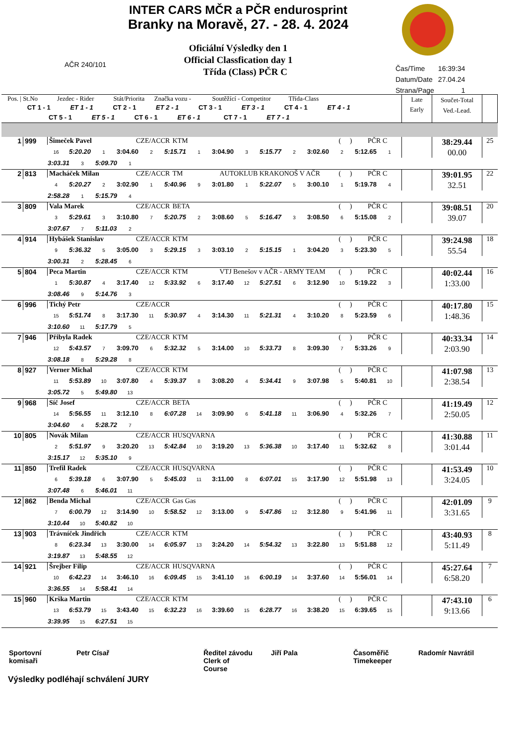INTER CARS MČR a PČR endurosprint
Branky na Moravě, 27. - 28. 4. 2024
Oficiální Výsledky den 1
Official Classfication day 1
Třída (Class) PČR C
AČR 240/101
| Čas/Time | 16:39:34 |
| Datum/Date | 27.04.24 |
| Strana/Page | 1 |
| Pos. / St.No Jezdec - Rider Stát/Priorita Značka vozu - Soutěžící - Competitor Třída-Class CT 1 - 1 ET 1 - 1 CT 2 - 1 ET 2 - 1 CT 3 - 1 ET 3 - 1 CT 4 - 1 ET 4 - 1 CT 5 - 1 ET 5 - 1 CT 6 - 1 ET 6 - 1 CT 7 - 1 ET 7 - 1 | | | Late Early | Součet-Total Ved.-Lead. | |
| --- | --- | --- | --- | --- | --- |
| 1 | 999 | Šimeček Pavel CZE/ACCR KTM ( ) PČR C | | 38:29.44 00.00 | 25 |
| 16 5:20.20 1 3:04.60 2 5:15.71 1 3:04.90 3 5:15.77 2 3:02.60 2 5:12.65 1 | | | | | |
| 3:03.31 3 5:09.70 1 | | | | | |
| 2 | 813 | Macháček Milan CZE/ACCR TM AUTOKLUB KRAKONOŠ V AČR ( ) PČR C | | 39:01.95 32.51 | 22 |
| 4 5:20.27 2 3:02.90 1 5:40.96 9 3:01.80 1 5:22.07 5 3:00.10 1 5:19.78 4 | | | | | |
| 2:58.28 1 5:15.79 4 | | | | | |
| 3 | 809 | Vala Marek CZE/ACCR BETA ( ) PČR C | | 39:08.51 39.07 | 20 |
| 3 5:29.61 3 3:10.80 7 5:20.75 2 3:08.60 5 5:16.47 3 3:08.50 6 5:15.08 2 | | | | | |
| 3:07.67 7 5:11.03 2 | | | | | |
| 4 | 914 | Hybášek Stanislav CZE/ACCR KTM ( ) PČR C | | 39:24.98 55.54 | 18 |
| 9 5:36.32 5 3:05.00 3 5:29.15 3 3:03.10 2 5:15.15 1 3:04.20 3 5:23.30 5 | | | | | |
| 3:00.31 2 5:28.45 6 | | | | | |
| 5 | 804 | Peca Martin CZE/ACCR KTM VTJ Benešov v AČR - ARMY TEAM ( ) PČR C | | 40:02.44 1:33.00 | 16 |
| 1 5:30.87 4 3:17.40 12 5:33.92 6 3:17.40 12 5:27.51 6 3:12.90 10 5:19.22 3 | | | | | |
| 3:08.46 9 5:14.76 3 | | | | | |
| 6 | 996 | Tichý Petr CZE/ACCR ( ) PČR C | | 40:17.80 1:48.36 | 15 |
| 15 5:51.74 8 3:17.30 11 5:30.97 4 3:14.30 11 5:21.31 4 3:10.20 8 5:23.59 6 | | | | | |
| 3:10.60 11 5:17.79 5 | | | | | |
| 7 | 946 | Přibyla Radek CZE/ACCR KTM ( ) PČR C | | 40:33.34 2:03.90 | 14 |
| 12 5:43.57 7 3:09.70 6 5:32.32 5 3:14.00 10 5:33.73 8 3:09.30 7 5:33.26 9 | | | | | |
| 3:08.18 8 5:29.28 8 | | | | | |
| 8 | 927 | Verner Michal CZE/ACCR KTM ( ) PČR C | | 41:07.98 2:38.54 | 13 |
| 11 5:53.89 10 3:07.80 4 5:39.37 8 3:08.20 4 5:34.41 9 3:07.98 5 5:40.81 10 | | | | | |
| 3:05.72 5 5:49.80 13 | | | | | |
| 9 | 968 | Síč Josef CZE/ACCR BETA ( ) PČR C | | 41:19.49 2:50.05 | 12 |
| 14 5:56.55 11 3:12.10 8 6:07.28 14 3:09.90 6 5:41.18 11 3:06.90 4 5:32.26 7 | | | | | |
| 3:04.60 4 5:28.72 7 | | | | | |
| 10 | 805 | Novák Milan CZE/ACCR HUSQVARNA ( ) PČR C | | 41:30.88 3:01.44 | 11 |
| 2 5:51.97 9 3:20.20 13 5:42.84 10 3:19.20 13 5:36.38 10 3:17.40 11 5:32.62 8 | | | | | |
| 3:15.17 12 5:35.10 9 | | | | | |
| 11 | 850 | Trefil Radek CZE/ACCR HUSQVARNA ( ) PČR C | | 41:53.49 3:24.05 | 10 |
| 6 5:39.18 6 3:07.90 5 5:45.03 11 3:11.00 8 6:07.01 15 3:17.90 12 5:51.98 13 | | | | | |
| 3:07.48 6 5:46.01 11 | | | | | |
| 12 | 862 | Benda Michal CZE/ACCR Gas Gas ( ) PČR C | | 42:01.09 3:31.65 | 9 |
| 7 6:00.79 12 3:14.90 10 5:58.52 12 3:13.00 9 5:47.86 12 3:12.80 9 5:41.96 11 | | | | | |
| 3:10.44 10 5:40.82 10 | | | | | |
| 13 | 903 | Trávníček Jindřich CZE/ACCR KTM ( ) PČR C | | 43:40.93 5:11.49 | 8 |
| 8 6:23.34 13 3:30.00 14 6:05.97 13 3:24.20 14 5:54.32 13 3:22.80 13 5:51.88 12 | | | | | |
| 3:19.87 13 5:48.55 12 | | | | | |
| 14 | 921 | Šrejber Filip CZE/ACCR HUSQVARNA ( ) PČR C | | 45:27.64 6:58.20 | 7 |
| 10 6:42.23 14 3:46.10 16 6:09.45 15 3:41.10 16 6:00.19 14 3:37.60 14 5:56.01 14 | | | | | |
| 3:36.55 14 5:58.41 14 | | | | | |
| 15 | 960 | Krška Martin CZE/ACCR KTM ( ) PČR C | | 47:43.10 9:13.66 | 6 |
| 13 6:53.79 15 3:43.40 15 6:32.23 16 3:39.60 15 6:28.77 16 3:38.20 15 6:39.65 15 | | | | | |
| 3:39.95 15 6:27.51 15 | | | | | |
| Sportovní komisaři | Petr Císař | Ředitel závodu Clerk of Course | Jiří Pala | Časoměřič Timekeeper | Radomír Navrátil |
Výsledky podléhají schválení JURY